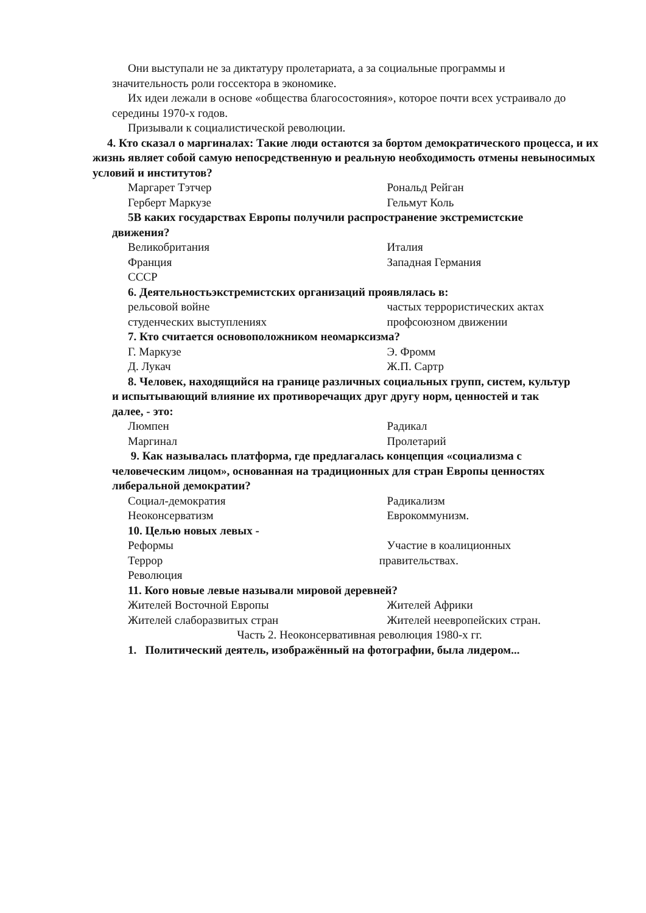Они выступали не за диктатуру пролетариата, а за социальные программы и значительность роли госсектора в экономике.
Их идеи лежали в основе «общества благосостояния», которое почти всех устраивало до середины 1970-х годов.
Призывали к социалистической революции.
4. Кто сказал о маргиналах: Такие люди остаются за бортом демократического процесса, и их жизнь являет собой самую непосредственную и реальную необходимость отмены невыносимых условий и институтов?
Маргарет Тэтчер Рональд Рейган
Герберт Маркузе Гельмут Коль
5В каких государствах Европы получили распространение экстремистские движения?
Великобритания Италия
Франция Западная Германия
СССР
6. Деятельностьэкстремистских организаций проявлялась в:
рельсовой войне частых террористических актах
студенческих выступлениях профсоюзном движении
7. Кто считается основоположником неомарксизма?
Г. Маркузе Э. Фромм
Д. Лукач Ж.П. Сартр
8. Человек, находящийся на границе различных социальных групп, систем, культур и испытывающий влияние их противоречащих друг другу норм, ценностей и так далее, - это:
Люмпен Радикал
Маргинал Пролетарий
9. Как называлась платформа, где предлагалась концепция «социализма с человеческим лицом», основанная на традиционных для стран Европы ценностях либеральной демократии?
Социал-демократия Радикализм
Неоконсерватизм Еврокоммунизм.
10. Целью новых левых -
Реформы Участие в коалиционных
Террор правительствах.
Революция
11. Кого новые левые называли мировой деревней?
Жителей Восточной Европы Жителей Африки
Жителей слаборазвитых стран Жителей неевропейских стран.
Часть 2. Неоконсервативная революция 1980-х гг.
1. Политический деятель, изображённый на фотографии, была лидером...